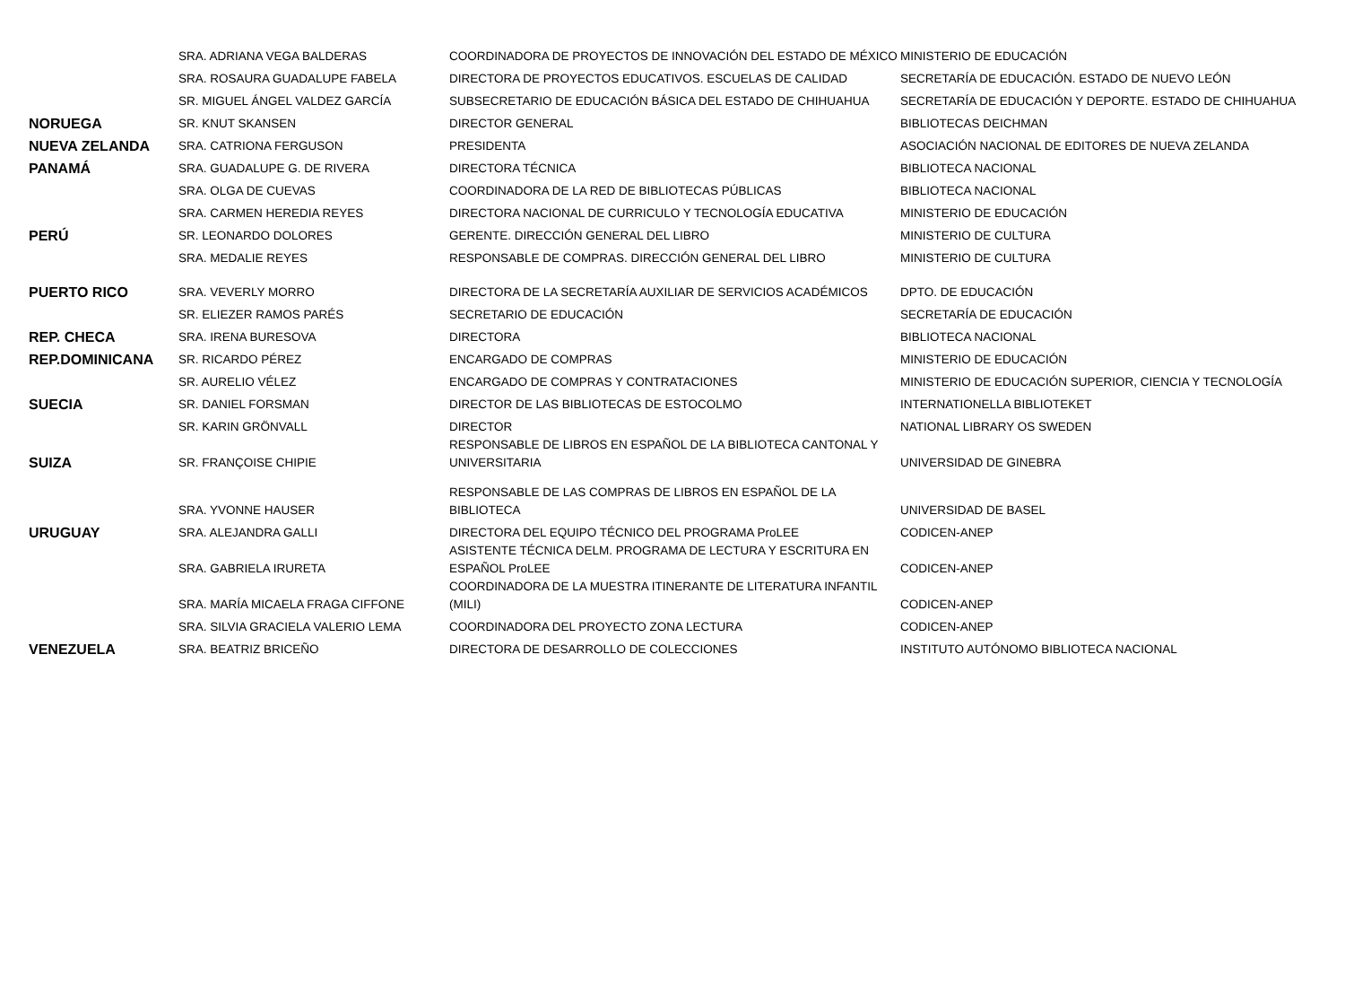| | SRA. ADRIANA VEGA BALDERAS | COORDINADORA DE PROYECTOS DE INNOVACIÓN DEL ESTADO DE MÉXICO | MINISTERIO DE EDUCACIÓN |
| | SRA. ROSAURA GUADALUPE FABELA | DIRECTORA DE PROYECTOS EDUCATIVOS. ESCUELAS DE CALIDAD | SECRETARÍA DE EDUCACIÓN. ESTADO DE NUEVO LEÓN |
| | SR. MIGUEL ÁNGEL VALDEZ GARCÍA | SUBSECRETARIO DE EDUCACIÓN BÁSICA DEL ESTADO DE CHIHUAHUA | SECRETARÍA DE EDUCACIÓN Y DEPORTE. ESTADO DE CHIHUAHUA |
| NORUEGA | SR. KNUT SKANSEN | DIRECTOR GENERAL | BIBLIOTECAS DEICHMAN |
| NUEVA ZELANDA | SRA. CATRIONA FERGUSON | PRESIDENTA | ASOCIACIÓN NACIONAL DE EDITORES DE NUEVA ZELANDA |
| PANAMÁ | SRA. GUADALUPE G. DE RIVERA | DIRECTORA TÉCNICA | BIBLIOTECA NACIONAL |
| | SRA. OLGA DE CUEVAS | COORDINADORA DE LA RED DE BIBLIOTECAS PÚBLICAS | BIBLIOTECA NACIONAL |
| | SRA. CARMEN HEREDIA REYES | DIRECTORA NACIONAL DE CURRICULO Y TECNOLOGÍA EDUCATIVA | MINISTERIO DE EDUCACIÓN |
| PERÚ | SR. LEONARDO DOLORES | GERENTE. DIRECCIÓN GENERAL DEL LIBRO | MINISTERIO DE CULTURA |
| | SRA. MEDALIE REYES | RESPONSABLE DE COMPRAS. DIRECCIÓN GENERAL DEL LIBRO | MINISTERIO DE CULTURA |
| PUERTO RICO | SRA. VEVERLY MORRO | DIRECTORA DE LA SECRETARÍA AUXILIAR DE SERVICIOS ACADÉMICOS | DPTO. DE EDUCACIÓN |
| | SR. ELIEZER RAMOS PARÉS | SECRETARIO DE EDUCACIÓN | SECRETARÍA DE EDUCACIÓN |
| REP. CHECA | SRA. IRENA BURESOVA | DIRECTORA | BIBLIOTECA NACIONAL |
| REP.DOMINICANA | SR. RICARDO PÉREZ | ENCARGADO DE COMPRAS | MINISTERIO DE EDUCACIÓN |
| | SR. AURELIO VÉLEZ | ENCARGADO DE COMPRAS Y CONTRATACIONES | MINISTERIO DE EDUCACIÓN SUPERIOR, CIENCIA Y TECNOLOGÍA |
| SUECIA | SR. DANIEL FORSMAN | DIRECTOR DE LAS BIBLIOTECAS DE ESTOCOLMO | INTERNATIONELLA BIBLIOTEKET |
| | SR. KARIN GRÖNVALL | DIRECTOR | NATIONAL LIBRARY OS SWEDEN |
| SUIZA | SR. FRANÇOISE CHIPIE | RESPONSABLE DE LIBROS EN ESPAÑOL DE LA BIBLIOTECA CANTONAL Y UNIVERSITARIA | UNIVERSIDAD DE GINEBRA |
| | SRA. YVONNE HAUSER | RESPONSABLE DE LAS COMPRAS DE LIBROS EN ESPAÑOL DE LA BIBLIOTECA | UNIVERSIDAD DE BASEL |
| URUGUAY | SRA. ALEJANDRA GALLI | DIRECTORA DEL EQUIPO TÉCNICO DEL PROGRAMA ProLEE | CODICEN-ANEP |
| | SRA. GABRIELA IRURETA | ASISTENTE TÉCNICA DELM. PROGRAMA DE LECTURA Y ESCRITURA EN ESPAÑOL ProLEE | CODICEN-ANEP |
| | SRA. MARÍA MICAELA FRAGA CIFFONE | COORDINADORA DE LA MUESTRA ITINERANTE DE LITERATURA INFANTIL (MILI) | CODICEN-ANEP |
| | SRA. SILVIA GRACIELA VALERIO LEMA | COORDINADORA DEL PROYECTO ZONA LECTURA | CODICEN-ANEP |
| VENEZUELA | SRA. BEATRIZ BRICEÑO | DIRECTORA DE DESARROLLO DE COLECCIONES | INSTITUTO AUTÓNOMO BIBLIOTECA NACIONAL |